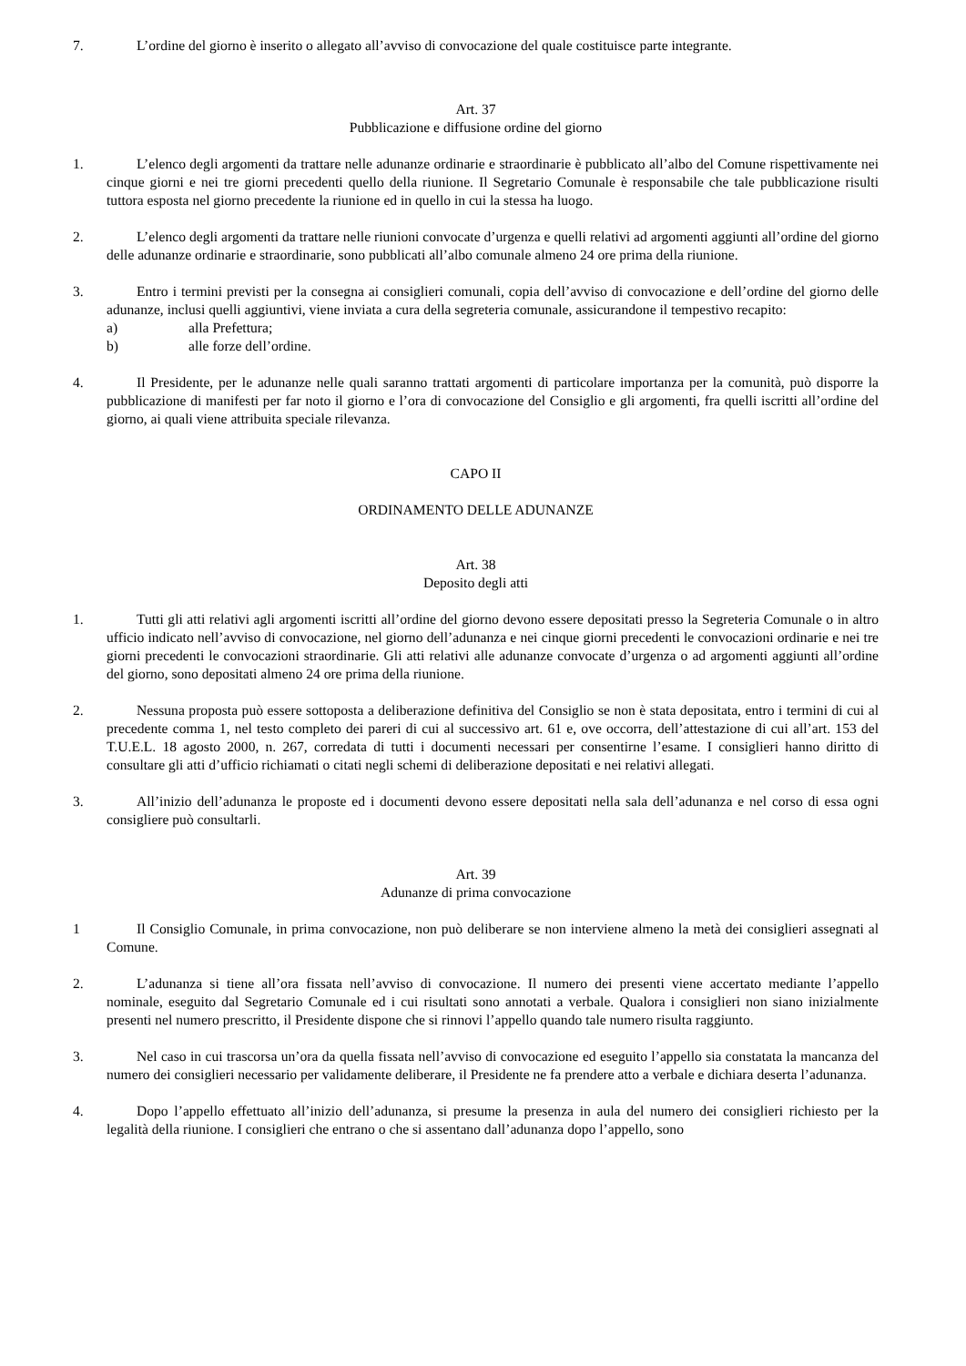7. L’ordine del giorno è inserito o allegato all’avviso di convocazione del quale costituisce parte integrante.
Art. 37
Pubblicazione e diffusione ordine del giorno
1. L’elenco degli argomenti da trattare nelle adunanze ordinarie e straordinarie è pubblicato all’albo del Comune rispettivamente nei cinque giorni e nei tre giorni precedenti quello della riunione. Il Segretario Comunale è responsabile che tale pubblicazione risulti tuttora esposta nel giorno precedente la riunione ed in quello in cui la stessa ha luogo.
2. L’elenco degli argomenti da trattare nelle riunioni convocate d’urgenza e quelli relativi ad argomenti aggiunti all’ordine del giorno delle adunanze ordinarie e straordinarie, sono pubblicati all’albo comunale almeno 24 ore prima della riunione.
3. Entro i termini previsti per la consegna ai consiglieri comunali, copia dell’avviso di convocazione e dell’ordine del giorno delle adunanze, inclusi quelli aggiuntivi, viene inviata a cura della segreteria comunale, assicurandone il tempestivo recapito:
a) alla Prefettura;
b) alle forze dell’ordine.
4. Il Presidente, per le adunanze nelle quali saranno trattati argomenti di particolare importanza per la comunità, può disporre la pubblicazione di manifesti per far noto il giorno e l’ora di convocazione del Consiglio e gli argomenti, fra quelli iscritti all’ordine del giorno, ai quali viene attribuita speciale rilevanza.
CAPO II
ORDINAMENTO DELLE ADUNANZE
Art. 38
Deposito degli atti
1. Tutti gli atti relativi agli argomenti iscritti all’ordine del giorno devono essere depositati presso la Segreteria Comunale o in altro ufficio indicato nell’avviso di convocazione, nel giorno dell’adunanza e nei cinque giorni precedenti le convocazioni ordinarie e nei tre giorni precedenti le convocazioni straordinarie. Gli atti relativi alle adunanze convocate d’urgenza o ad argomenti aggiunti all’ordine del giorno, sono depositati almeno 24 ore prima della riunione.
2. Nessuna proposta può essere sottoposta a deliberazione definitiva del Consiglio se non è stata depositata, entro i termini di cui al precedente comma 1, nel testo completo dei pareri di cui al successivo art. 61 e, ove occorra, dell’attestazione di cui all’art. 153 del T.U.E.L. 18 agosto 2000, n. 267, corredata di tutti i documenti necessari per consentirne l’esame. I consiglieri hanno diritto di consultare gli atti d’ufficio richiamati o citati negli schemi di deliberazione depositati e nei relativi allegati.
3. All’inizio dell’adunanza le proposte ed i documenti devono essere depositati nella sala dell’adunanza e nel corso di essa ogni consigliere può consultarli.
Art. 39
Adunanze di prima convocazione
1 Il Consiglio Comunale, in prima convocazione, non può deliberare se non interviene almeno la metà dei consiglieri assegnati al Comune.
2. L’adunanza si tiene all’ora fissata nell’avviso di convocazione. Il numero dei presenti viene accertato mediante l’appello nominale, eseguito dal Segretario Comunale ed i cui risultati sono annotati a verbale. Qualora i consiglieri non siano inizialmente presenti nel numero prescritto, il Presidente dispone che si rinnovi l’appello quando tale numero risulta raggiunto.
3. Nel caso in cui trascorsa un’ora da quella fissata nell’avviso di convocazione ed eseguito l’appello sia constatata la mancanza del numero dei consiglieri necessario per validamente deliberare, il Presidente ne fa prendere atto a verbale e dichiara deserta l’adunanza.
4. Dopo l’appello effettuato all’inizio dell’adunanza, si presume la presenza in aula del numero dei consiglieri richiesto per la legalità della riunione. I consiglieri che entrano o che si assentano dall’adunanza dopo l’appello, sono